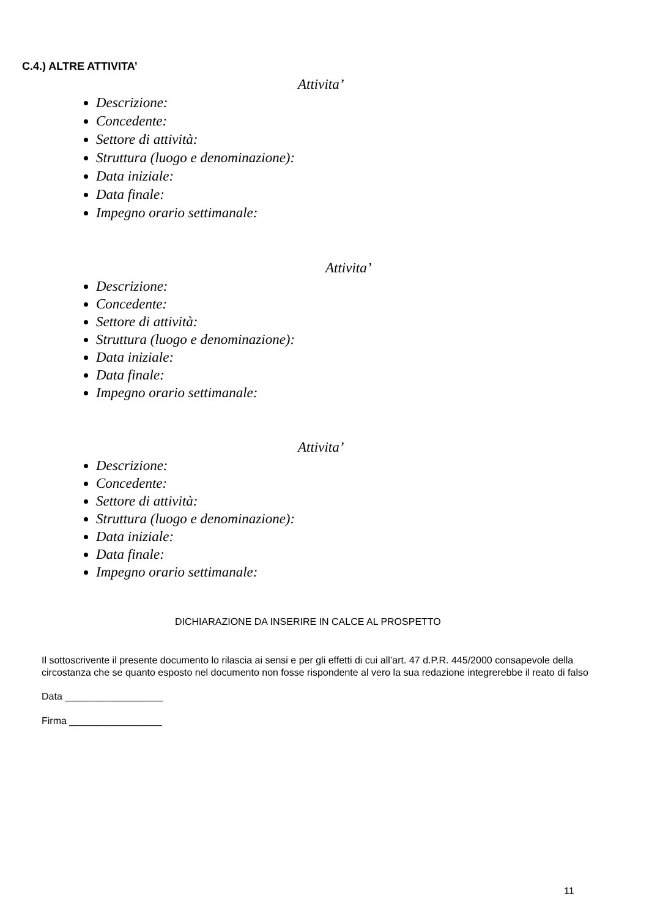C.4.) ALTRE ATTIVITA’
Attivita’
Descrizione:
Concedente:
Settore di attività:
Struttura (luogo e denominazione):
Data iniziale:
Data finale:
Impegno orario settimanale:
Attivita’
Descrizione:
Concedente:
Settore di attività:
Struttura (luogo e denominazione):
Data iniziale:
Data finale:
Impegno orario settimanale:
Attivita’
Descrizione:
Concedente:
Settore di attività:
Struttura (luogo e denominazione):
Data iniziale:
Data finale:
Impegno orario settimanale:
DICHIARAZIONE DA INSERIRE IN CALCE AL PROSPETTO
Il sottoscrivente il presente documento lo rilascia ai sensi e per gli effetti di cui all’art. 47 d.P.R. 445/2000 consapevole della circostanza che se quanto esposto nel documento non fosse rispondente al vero la sua redazione integrerebbe il reato di falso
Data __________________
Firma _________________
11